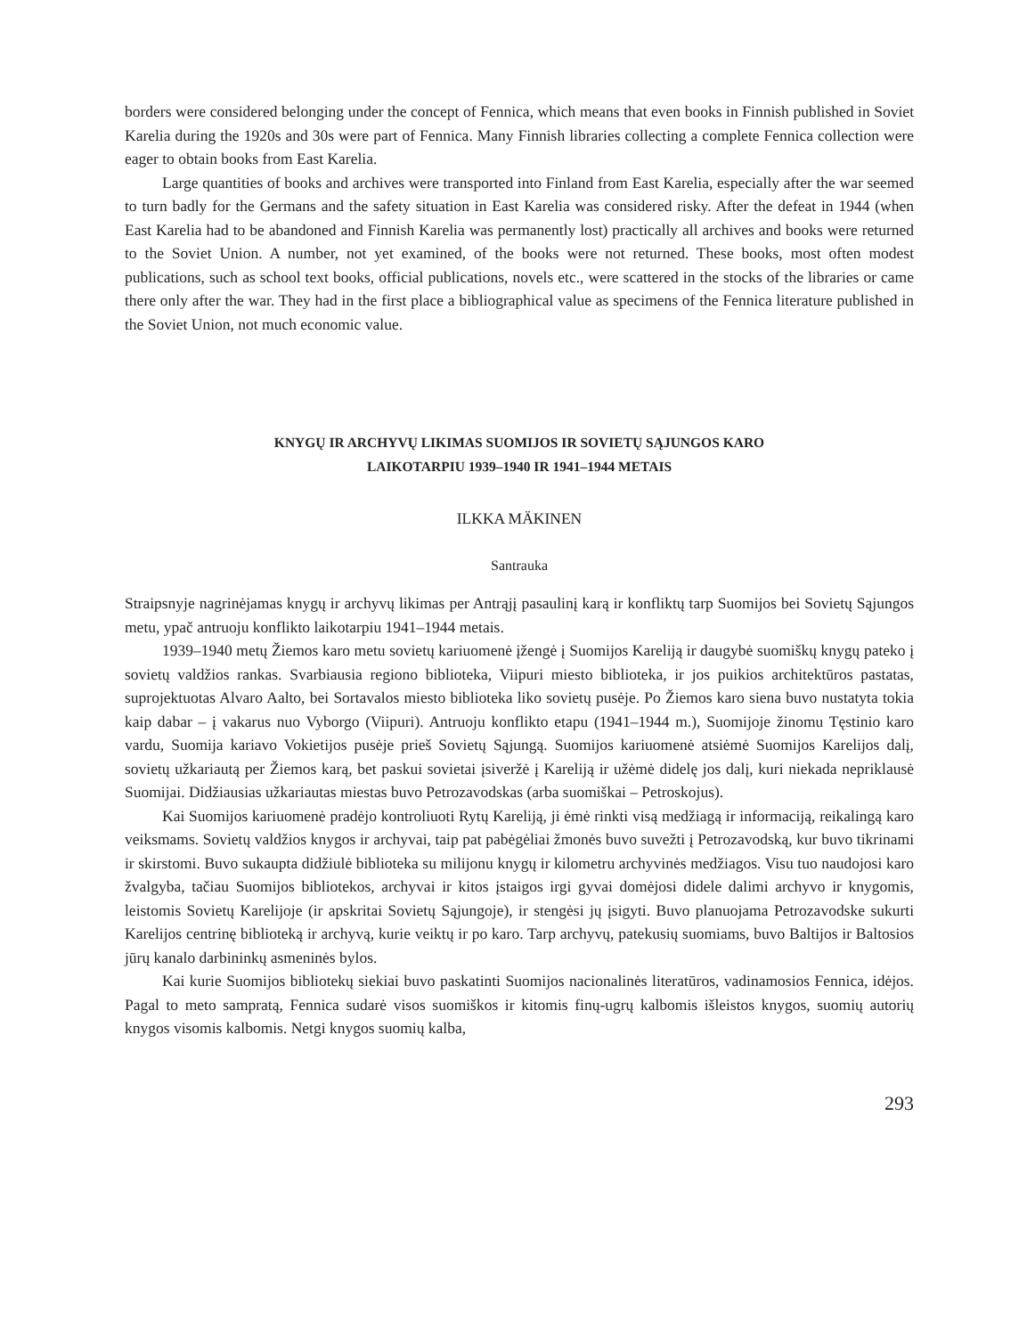borders were considered belonging under the concept of Fennica, which means that even books in Finnish published in Soviet Karelia during the 1920s and 30s were part of Fennica. Many Finnish libraries collecting a complete Fennica collection were eager to obtain books from East Karelia.
Large quantities of books and archives were transported into Finland from East Karelia, especially after the war seemed to turn badly for the Germans and the safety situation in East Karelia was considered risky. After the defeat in 1944 (when East Karelia had to be abandoned and Finnish Karelia was permanently lost) practically all archives and books were returned to the Soviet Union. A number, not yet examined, of the books were not returned. These books, most often modest publications, such as school text books, official publications, novels etc., were scattered in the stocks of the libraries or came there only after the war. They had in the first place a bibliographical value as specimens of the Fennica literature published in the Soviet Union, not much economic value.
KNYGŲ IR ARCHYVŲ LIKIMAS SUOMIJOS IR SOVIETŲ SĄJUNGOS KARO
LAIKOTARPIU 1939–1940 IR 1941–1944 METAIS
ILKKA MÄKINEN
Santrauka
Straipsnyje nagrinėjamas knygų ir archyvų likimas per Antrąjį pasaulinį karą ir konfliktų tarp Suomijos bei Sovietų Sąjungos metu, ypač antruoju konflikto laikotarpiu 1941–1944 metais.
1939–1940 metų Žiemos karo metu sovietų kariuomenė įžengė į Suomijos Kareliją ir daugybė suomiškų knygų pateko į sovietų valdžios rankas. Svarbiausia regiono biblioteka, Viipuri miesto biblioteka, ir jos puikios architektūros pastatas, suprojektuotas Alvaro Aalto, bei Sortavalos miesto biblioteka liko sovietų pusėje. Po Žiemos karo siena buvo nustatyta tokia kaip dabar – į vakarus nuo Vyborgo (Viipuri). Antruoju konflikto etapu (1941–1944 m.), Suomijoje žinomu Tęstinio karo vardu, Suomija kariavo Vokietijos pusėje prieš Sovietų Sąjungą. Suomijos kariuomenė atsiėmė Suomijos Karelijos dalį, sovietų užkariautą per Žiemos karą, bet paskui sovietai įsiveržė į Kareliją ir užėmė didelę jos dalį, kuri niekada nepriklausė Suomijai. Didžiausias užkariautas miestas buvo Petrozavodskas (arba suomiškai – Petroskojus).
Kai Suomijos kariuomenė pradėjo kontroliuoti Rytų Kareliją, ji ėmė rinkti visą medžiagą ir informaciją, reikalingą karo veiksmams. Sovietų valdžios knygos ir archyvai, taip pat pabėgėliai žmonės buvo suvežti į Petrozavodską, kur buvo tikrinami ir skirstomi. Buvo sukaupta didžiulė biblioteka su milijonu knygų ir kilometru archyvinės medžiagos. Visu tuo naudojosi karo žvalgyba, tačiau Suomijos bibliotekos, archyvai ir kitos įstaigos irgi gyvai domėjosi didele dalimi archyvo ir knygomis, leistomis Sovietų Karelijoje (ir apskritai Sovietų Sąjungoje), ir stengėsi jų įsigyti. Buvo planuojama Petrozavodske sukurti Karelijos centrinę biblioteką ir archyvą, kurie veiktų ir po karo. Tarp archyvų, patekusių suomiams, buvo Baltijos ir Baltosios jūrų kanalo darbininkų asmeninės bylos.
Kai kurie Suomijos bibliotekų siekiai buvo paskatinti Suomijos nacionalinės literatūros, vadinamosios Fennica, idėjos. Pagal to meto sampratą, Fennica sudarė visos suomiškos ir kitomis finų-ugrų kalbomis išleistos knygos, suomių autorių knygos visomis kalbomis. Netgi knygos suomių kalba,
293